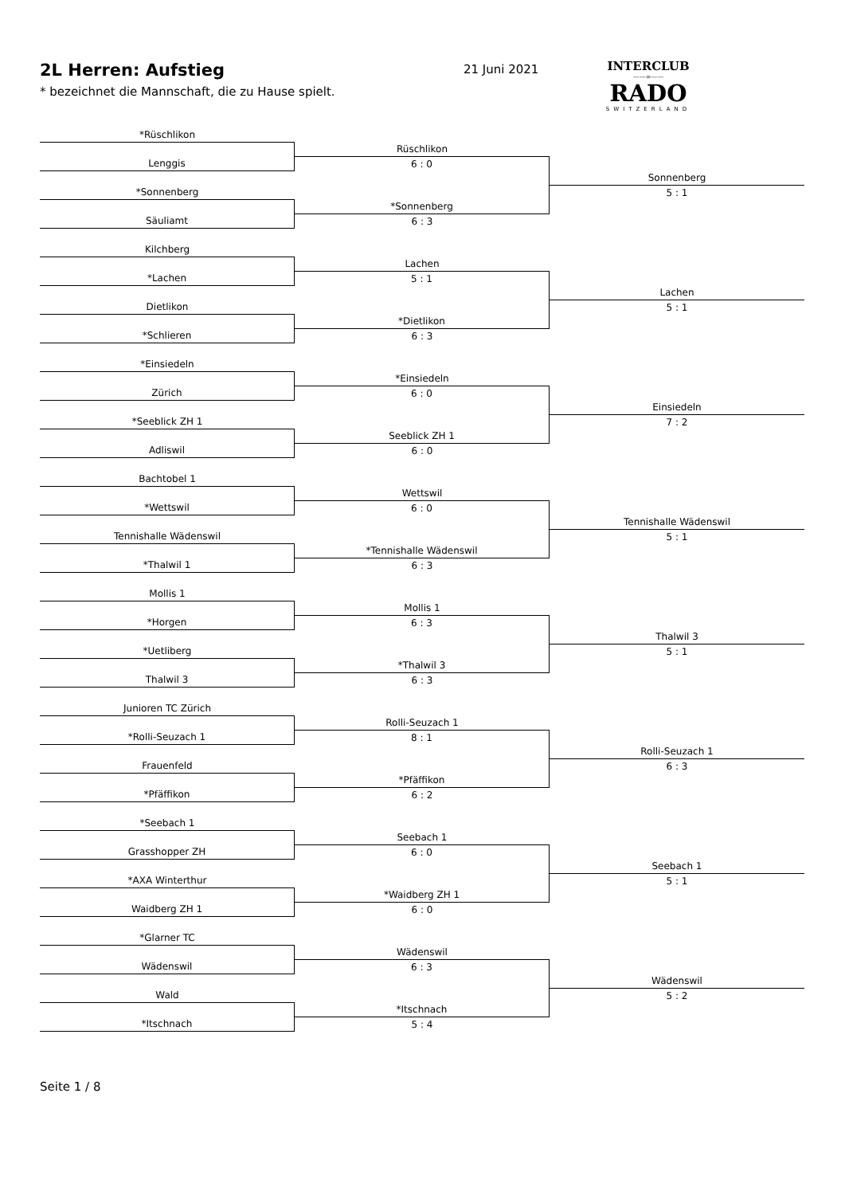2L Herren: Aufstieg
* bezeichnet die Mannschaft, die zu Hause spielt.
21 Juni 2021
INTERCLUB
——∞——
RADO
SWITZERLAND
*Rüschlikon
Lenggis
*Sonnenberg
Säuliamt
Kilchberg
*Lachen
Dietlikon
*Schlieren
*Einsiedeln
Zürich
*Seeblick ZH 1
Adliswil
Bachtobel 1
*Wettswil
Tennishalle Wädenswil
*Thalwil 1
Mollis 1
*Horgen
*Uetliberg
Thalwil 3
Junioren TC Zürich
*Rolli-Seuzach 1
Frauenfeld
*Pfäffikon
*Seebach 1
Grasshopper ZH
*AXA Winterthur
Waidberg ZH 1
*Glarner TC
Wädenswil
Wald
*Itschnach
Rüschlikon
6 : 0
*Sonnenberg
6 : 3
Lachen
5 : 1
*Dietlikon
6 : 3
*Einsiedeln
6 : 0
Seeblick ZH 1
6 : 0
Wettswil
6 : 0
*Tennishalle Wädenswil
6 : 3
Mollis 1
6 : 3
*Thalwil 3
6 : 3
Rolli-Seuzach 1
8 : 1
*Pfäffikon
6 : 2
Seebach 1
6 : 0
*Waidberg ZH 1
6 : 0
Wädenswil
6 : 3
*Itschnach
5 : 4
Sonnenberg
5 : 1
Lachen
5 : 1
Einsiedeln
7 : 2
Tennishalle Wädenswil
5 : 1
Thalwil 3
5 : 1
Rolli-Seuzach 1
6 : 3
Seebach 1
5 : 1
Wädenswil
5 : 2
Seite 1 / 8